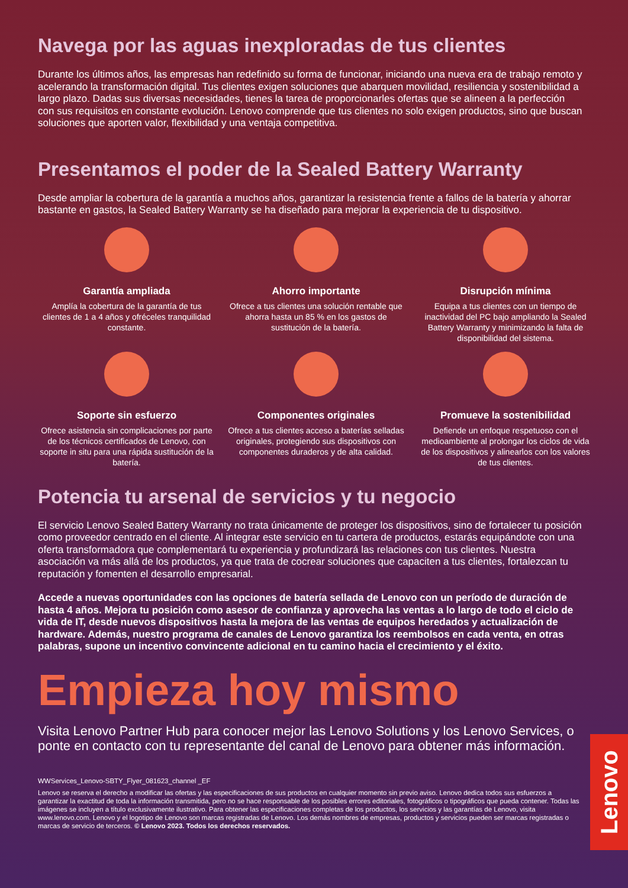Navega por las aguas inexploradas de tus clientes
Durante los últimos años, las empresas han redefinido su forma de funcionar, iniciando una nueva era de trabajo remoto y acelerando la transformación digital. Tus clientes exigen soluciones que abarquen movilidad, resiliencia y sostenibilidad a largo plazo. Dadas sus diversas necesidades, tienes la tarea de proporcionarles ofertas que se alineen a la perfección con sus requisitos en constante evolución. Lenovo comprende que tus clientes no solo exigen productos, sino que buscan soluciones que aporten valor, flexibilidad y una ventaja competitiva.
Presentamos el poder de la Sealed Battery Warranty
Desde ampliar la cobertura de la garantía a muchos años, garantizar la resistencia frente a fallos de la batería y ahorrar bastante en gastos, la Sealed Battery Warranty se ha diseñado para mejorar la experiencia de tu dispositivo.
Garantía ampliada
Amplía la cobertura de la garantía de tus clientes de 1 a 4 años y ofréceles tranquilidad constante.
Ahorro importante
Ofrece a tus clientes una solución rentable que ahorra hasta un 85 % en los gastos de sustitución de la batería.
Disrupción mínima
Equipa a tus clientes con un tiempo de inactividad del PC bajo ampliando la Sealed Battery Warranty y minimizando la falta de disponibilidad del sistema.
Soporte sin esfuerzo
Ofrece asistencia sin complicaciones por parte de los técnicos certificados de Lenovo, con soporte in situ para una rápida sustitución de la batería.
Componentes originales
Ofrece a tus clientes acceso a baterías selladas originales, protegiendo sus dispositivos con componentes duraderos y de alta calidad.
Promueve la sostenibilidad
Defiende un enfoque respetuoso con el medioambiente al prolongar los ciclos de vida de los dispositivos y alinearlos con los valores de tus clientes.
Potencia tu arsenal de servicios y tu negocio
El servicio Lenovo Sealed Battery Warranty no trata únicamente de proteger los dispositivos, sino de fortalecer tu posición como proveedor centrado en el cliente. Al integrar este servicio en tu cartera de productos, estarás equipándote con una oferta transformadora que complementará tu experiencia y profundizará las relaciones con tus clientes. Nuestra asociación va más allá de los productos, ya que trata de cocrear soluciones que capaciten a tus clientes, fortalezcan tu reputación y fomenten el desarrollo empresarial.
Accede a nuevas oportunidades con las opciones de batería sellada de Lenovo con un período de duración de hasta 4 años. Mejora tu posición como asesor de confianza y aprovecha las ventas a lo largo de todo el ciclo de vida de IT, desde nuevos dispositivos hasta la mejora de las ventas de equipos heredados y actualización de hardware. Además, nuestro programa de canales de Lenovo garantiza los reembolsos en cada venta, en otras palabras, supone un incentivo convincente adicional en tu camino hacia el crecimiento y el éxito.
Empieza hoy mismo
Visita Lenovo Partner Hub para conocer mejor las Lenovo Solutions y los Lenovo Services, o ponte en contacto con tu representante del canal de Lenovo para obtener más información.
WWServices_Lenovo-SBTY_Flyer_081623_channel _EF
Lenovo se reserva el derecho a modificar las ofertas y las especificaciones de sus productos en cualquier momento sin previo aviso. Lenovo dedica todos sus esfuerzos a garantizar la exactitud de toda la información transmitida, pero no se hace responsable de los posibles errores editoriales, fotográficos o tipográficos que pueda contener. Todas las imágenes se incluyen a título exclusivamente ilustrativo. Para obtener las especificaciones completas de los productos, los servicios y las garantías de Lenovo, visita www.lenovo.com. Lenovo y el logotipo de Lenovo son marcas registradas de Lenovo. Los demás nombres de empresas, productos y servicios pueden ser marcas registradas o marcas de servicio de terceros. © Lenovo 2023. Todos los derechos reservados.
Lenovo